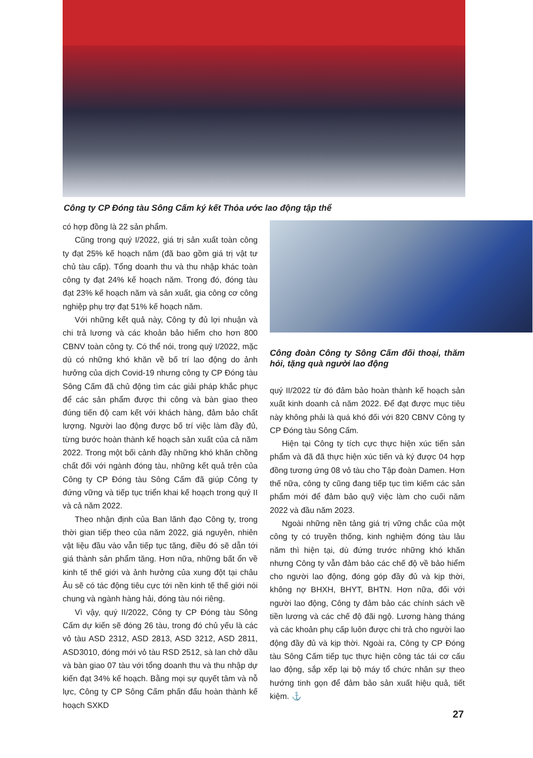Công ty CP Đóng tàu Sông Cấm ký kết Thỏa ước lao động tập thể
có hợp đồng là 22 sản phẩm.
Cũng trong quý I/2022, giá trị sản xuất toàn công ty đạt 25% kế hoạch năm (đã bao gồm giá trị vật tư chủ tàu cấp). Tổng doanh thu và thu nhập khác toàn công ty đạt 24% kế hoạch năm. Trong đó, đóng tàu đạt 23% kế hoạch năm và sản xuất, gia công cơ công nghiệp phụ trợ đạt 51% kế hoạch năm.
Với những kết quả này, Công ty đủ lợi nhuận và chi trả lương và các khoản bảo hiểm cho hơn 800 CBNV toàn công ty. Có thể nói, trong quý I/2022, mặc dù có những khó khăn về bố trí lao động do ảnh hưởng của dịch Covid-19 nhưng công ty CP Đóng tàu Sông Cấm đã chủ động tìm các giải pháp khắc phục để các sản phẩm được thi công và bàn giao theo đúng tiến độ cam kết với khách hàng, đảm bảo chất lượng. Người lao động được bố trí việc làm đầy đủ, từng bước hoàn thành kế hoạch sản xuất của cả năm 2022. Trong một bối cảnh đầy những khó khăn chồng chất đối với ngành đóng tàu, những kết quả trên của Công ty CP Đóng tàu Sông Cấm đã giúp Công ty đứng vững và tiếp tục triển khai kế hoạch trong quý II và cả năm 2022.
Theo nhận định của Ban lãnh đạo Công ty, trong thời gian tiếp theo của năm 2022, giá nguyên, nhiên vật liệu đầu vào vẫn tiếp tục tăng, điều đó sẽ dẫn tới giá thành sản phẩm tăng. Hơn nữa, những bất ổn về kinh tế thế giới và ảnh hưởng của xung đột tại châu Âu sẽ có tác động tiêu cực tới nền kinh tế thế giới nói chung và ngành hàng hải, đóng tàu nói riêng.
Vì vậy, quý II/2022, Công ty CP Đóng tàu Sông Cấm dự kiến sẽ đóng 26 tàu, trong đó chủ yếu là các vỏ tàu ASD 2312, ASD 2813, ASD 3212, ASD 2811, ASD3010, đóng mới vỏ tàu RSD 2512, sà lan chở dầu và bàn giao 07 tàu với tổng doanh thu và thu nhập dự kiến đạt 34% kế hoạch. Bằng mọi sự quyết tâm và nỗ lực, Công ty CP Sông Cấm phấn đấu hoàn thành kế hoạch SXKD
Công đoàn Công ty Sông Cấm đối thoại, thăm hỏi, tặng quà người lao động
quý II/2022 từ đó đảm bảo hoàn thành kế hoạch sản xuất kinh doanh cả năm 2022. Để đạt được mục tiêu này không phải là quá khó đối với 820 CBNV Công ty CP Đóng tàu Sông Cấm.
Hiện tại Công ty tích cực thực hiện xúc tiến sản phẩm và đã đã thực hiện xúc tiến và ký được 04 hợp đồng tương ứng 08 vỏ tàu cho Tập đoàn Damen. Hơn thế nữa, công ty cũng đang tiếp tục tìm kiếm các sản phẩm mới để đảm bảo quỹ việc làm cho cuối năm 2022 và đầu năm 2023.
Ngoài những nền tảng giá trị vững chắc của một công ty có truyền thống, kinh nghiệm đóng tàu lâu năm thì hiện tại, dù đứng trước những khó khăn nhưng Công ty vẫn đảm bảo các chế độ về bảo hiểm cho người lao động, đóng góp đầy đủ và kịp thời, không nợ BHXH, BHYT, BHTN. Hơn nữa, đối với người lao động, Công ty đảm bảo các chính sách về tiền lương và các chế độ đãi ngộ. Lương hàng tháng và các khoản phụ cấp luôn được chi trả cho người lao động đầy đủ và kịp thời. Ngoài ra, Công ty CP Đóng tàu Sông Cấm tiếp tục thực hiện công tác tái cơ cấu lao động, sắp xếp lại bộ máy tổ chức nhân sự theo hướng tinh gọn để đảm bảo sản xuất hiệu quả, tiết kiệm. ⚓
27